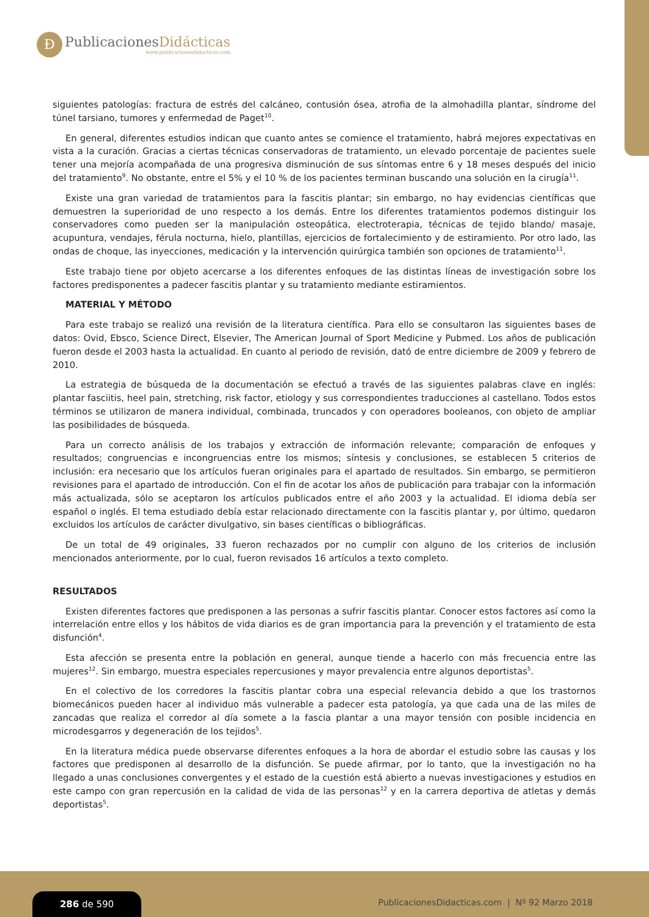Ð
PublicacionesDidácticas
www.publicacionesdidacticas.com
siguientes patologías: fractura de estrés del calcáneo, contusión ósea, atrofia de la almohadilla plantar, síndrome del túnel tarsiano, tumores y enfermedad de Paget<sup>10</sup>.
En general, diferentes estudios indican que cuanto antes se comience el tratamiento, habrá mejores expectativas en vista a la curación. Gracias a ciertas técnicas conservadoras de tratamiento, un elevado porcentaje de pacientes suele tener una mejoría acompañada de una progresiva disminución de sus síntomas entre 6 y 18 meses después del inicio del tratamiento<sup>9</sup>. No obstante, entre el 5% y el 10 % de los pacientes terminan buscando una solución en la cirugía<sup>11</sup>.
Existe una gran variedad de tratamientos para la fascitis plantar; sin embargo, no hay evidencias científicas que demuestren la superioridad de uno respecto a los demás. Entre los diferentes tratamientos podemos distinguir los conservadores como pueden ser la manipulación osteopática, electroterapia, técnicas de tejido blando/ masaje, acupuntura, vendajes, férula nocturna, hielo, plantillas, ejercicios de fortalecimiento y de estiramiento. Por otro lado, las ondas de choque, las inyecciones, medicación y la intervención quirúrgica también son opciones de tratamiento<sup>11</sup>.
Este trabajo tiene por objeto acercarse a los diferentes enfoques de las distintas líneas de investigación sobre los factores predisponentes a padecer fascitis plantar y su tratamiento mediante estiramientos.
MATERIAL Y MÉTODO
Para este trabajo se realizó una revisión de la literatura científica. Para ello se consultaron las siguientes bases de datos: Ovid, Ebsco, Science Direct, Elsevier, The American Journal of Sport Medicine y Pubmed. Los años de publicación fueron desde el 2003 hasta la actualidad. En cuanto al periodo de revisión, dató de entre diciembre de 2009 y febrero de 2010.
La estrategia de búsqueda de la documentación se efectuó a través de las siguientes palabras clave en inglés: plantar fasciitis, heel pain, stretching, risk factor, etiology y sus correspondientes traducciones al castellano. Todos estos términos se utilizaron de manera individual, combinada, truncados y con operadores booleanos, con objeto de ampliar las posibilidades de búsqueda.
Para un correcto análisis de los trabajos y extracción de información relevante; comparación de enfoques y resultados; congruencias e incongruencias entre los mismos; síntesis y conclusiones, se establecen 5 criterios de inclusión: era necesario que los artículos fueran originales para el apartado de resultados. Sin embargo, se permitieron revisiones para el apartado de introducción. Con el fin de acotar los años de publicación para trabajar con la información más actualizada, sólo se aceptaron los artículos publicados entre el año 2003 y la actualidad. El idioma debía ser español o inglés. El tema estudiado debía estar relacionado directamente con la fascitis plantar y, por último, quedaron excluidos los artículos de carácter divulgativo, sin bases científicas o bibliográficas.
De un total de 49 originales, 33 fueron rechazados por no cumplir con alguno de los criterios de inclusión mencionados anteriormente, por lo cual, fueron revisados 16 artículos a texto completo.
RESULTADOS
Existen diferentes factores que predisponen a las personas a sufrir fascitis plantar. Conocer estos factores así como la interrelación entre ellos y los hábitos de vida diarios es de gran importancia para la prevención y el tratamiento de esta disfunción<sup>4</sup>.
Esta afección se presenta entre la población en general, aunque tiende a hacerlo con más frecuencia entre las mujeres<sup>12</sup>. Sin embargo, muestra especiales repercusiones y mayor prevalencia entre algunos deportistas<sup>5</sup>.
En el colectivo de los corredores la fascitis plantar cobra una especial relevancia debido a que los trastornos biomecánicos pueden hacer al individuo más vulnerable a padecer esta patología, ya que cada una de las miles de zancadas que realiza el corredor al día somete a la fascia plantar a una mayor tensión con posible incidencia en microdesgarros y degeneración de los tejidos<sup>5</sup>.
En la literatura médica puede observarse diferentes enfoques a la hora de abordar el estudio sobre las causas y los factores que predisponen al desarrollo de la disfunción. Se puede afirmar, por lo tanto, que la investigación no ha llegado a unas conclusiones convergentes y el estado de la cuestión está abierto a nuevas investigaciones y estudios en este campo con gran repercusión en la calidad de vida de las personas<sup>12</sup> y en la carrera deportiva de atletas y demás deportistas<sup>5</sup>.
286 de 590
PublicacionesDidacticas.com | Nº 92 Marzo 2018